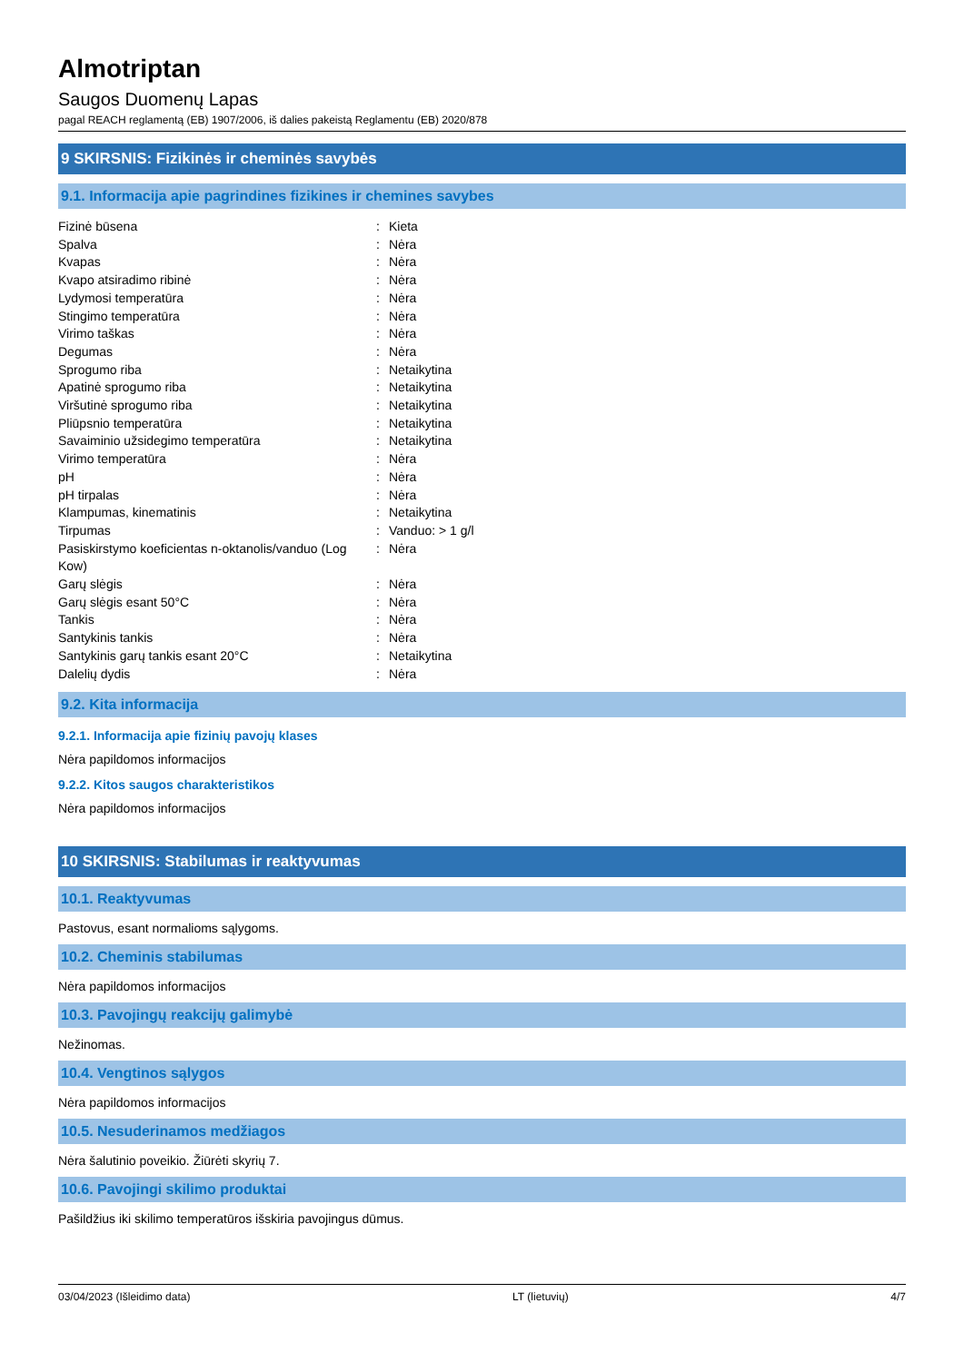Almotriptan
Saugos Duomenų Lapas
pagal REACH reglamentą (EB) 1907/2006, iš dalies pakeistą Reglamentu (EB) 2020/878
9 SKIRSNIS: Fizikinės ir cheminės savybės
9.1. Informacija apie pagrindines fizikines ir chemines savybes
| Fizinė būsena | : | Kieta |
| Spalva | : | Nėra |
| Kvapas | : | Nėra |
| Kvapo atsiradimo ribinė | : | Nėra |
| Lydymosi temperatūra | : | Nėra |
| Stingimo temperatūra | : | Nėra |
| Virimo taškas | : | Nėra |
| Degumas | : | Nėra |
| Sprogumo riba | : | Netaikytina |
| Apatinė sprogumo riba | : | Netaikytina |
| Viršutinė sprogumo riba | : | Netaikytina |
| Pliūpsnio temperatūra | : | Netaikytina |
| Savaiminio užsidegimo temperatūra | : | Netaikytina |
| Virimo temperatūra | : | Nėra |
| pH | : | Nėra |
| pH tirpalas | : | Nėra |
| Klampumas, kinematinis | : | Netaikytina |
| Tirpumas | : | Vanduo: > 1 g/l |
| Pasiskirstymo koeficientas n-oktanolis/vanduo (Log Kow) | : | Nėra |
| Garų slėgis | : | Nėra |
| Garų slėgis esant 50°C | : | Nėra |
| Tankis | : | Nėra |
| Santykinis tankis | : | Nėra |
| Santykinis garų tankis esant 20°C | : | Netaikytina |
| Dalelių dydis | : | Nėra |
9.2. Kita informacija
9.2.1. Informacija apie fizinių pavojų klases
Nėra papildomos informacijos
9.2.2. Kitos saugos charakteristikos
Nėra papildomos informacijos
10 SKIRSNIS: Stabilumas ir reaktyvumas
10.1. Reaktyvumas
Pastovus, esant normalioms sąlygoms.
10.2. Cheminis stabilumas
Nėra papildomos informacijos
10.3. Pavojingų reakcijų galimybė
Nežinomas.
10.4. Vengtinos sąlygos
Nėra papildomos informacijos
10.5. Nesuderinamos medžiagos
Nėra šalutinio poveikio. Žiūrėti skyrių 7.
10.6. Pavojingi skilimo produktai
Pašildžius iki skilimo temperatūros išskiria pavojingus dūmus.
03/04/2023 (Išleidimo data) LT (lietuvių) 4/7